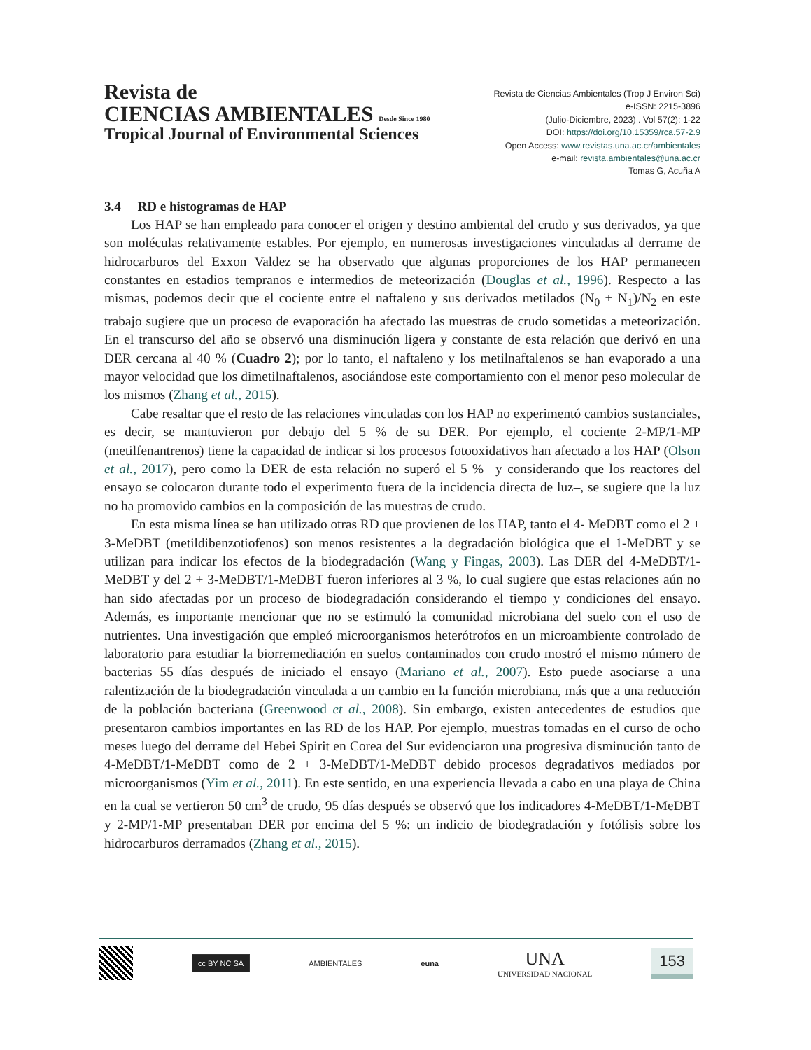Revista de
CIENCIAS AMBIENTALES Desde Since 1980
Tropical Journal of Environmental Sciences
Revista de Ciencias Ambientales (Trop J Environ Sci)
e-ISSN: 2215-3896
(Julio-Diciembre, 2023) . Vol 57(2): 1-22
DOI: https://doi.org/10.15359/rca.57-2.9
Open Access: www.revistas.una.ac.cr/ambientales
e-mail: revista.ambientales@una.ac.cr
Tomas G, Acuña A
3.4 RD e histogramas de HAP
Los HAP se han empleado para conocer el origen y destino ambiental del crudo y sus derivados, ya que son moléculas relativamente estables. Por ejemplo, en numerosas investigaciones vinculadas al derrame de hidrocarburos del Exxon Valdez se ha observado que algunas proporciones de los HAP permanecen constantes en estadios tempranos e intermedios de meteorización (Douglas et al., 1996). Respecto a las mismas, podemos decir que el cociente entre el naftaleno y sus derivados metilados (N<sub>0</sub> + N<sub>1</sub>)/N<sub>2</sub> en este trabajo sugiere que un proceso de evaporación ha afectado las muestras de crudo sometidas a meteorización. En el transcurso del año se observó una disminución ligera y constante de esta relación que derivó en una DER cercana al 40 % (Cuadro 2); por lo tanto, el naftaleno y los metilnaftalenos se han evaporado a una mayor velocidad que los dimetilnaftalenos, asociándose este comportamiento con el menor peso molecular de los mismos (Zhang et al., 2015).
Cabe resaltar que el resto de las relaciones vinculadas con los HAP no experimentó cambios sustanciales, es decir, se mantuvieron por debajo del 5 % de su DER. Por ejemplo, el cociente 2-MP/1-MP (metilfenantrenos) tiene la capacidad de indicar si los procesos fotooxidativos han afectado a los HAP (Olson et al., 2017), pero como la DER de esta relación no superó el 5 % –y considerando que los reactores del ensayo se colocaron durante todo el experimento fuera de la incidencia directa de luz–, se sugiere que la luz no ha promovido cambios en la composición de las muestras de crudo.
En esta misma línea se han utilizado otras RD que provienen de los HAP, tanto el 4- MeDBT como el 2 + 3-MeDBT (metildibenzotiofenos) son menos resistentes a la degradación biológica que el 1-MeDBT y se utilizan para indicar los efectos de la biodegradación (Wang y Fingas, 2003). Las DER del 4-MeDBT/1-MeDBT y del 2 + 3-MeDBT/1-MeDBT fueron inferiores al 3 %, lo cual sugiere que estas relaciones aún no han sido afectadas por un proceso de biodegradación considerando el tiempo y condiciones del ensayo. Además, es importante mencionar que no se estimuló la comunidad microbiana del suelo con el uso de nutrientes. Una investigación que empleó microorganismos heterótrofos en un microambiente controlado de laboratorio para estudiar la biorremediación en suelos contaminados con crudo mostró el mismo número de bacterias 55 días después de iniciado el ensayo (Mariano et al., 2007). Esto puede asociarse a una ralentización de la biodegradación vinculada a un cambio en la función microbiana, más que a una reducción de la población bacteriana (Greenwood et al., 2008). Sin embargo, existen antecedentes de estudios que presentaron cambios importantes en las RD de los HAP. Por ejemplo, muestras tomadas en el curso de ocho meses luego del derrame del Hebei Spirit en Corea del Sur evidenciaron una progresiva disminución tanto de 4-MeDBT/1-MeDBT como de 2 + 3-MeDBT/1-MeDBT debido procesos degradativos mediados por microorganismos (Yim et al., 2011). En este sentido, en una experiencia llevada a cabo en una playa de China en la cual se vertieron 50 cm<sup>3</sup> de crudo, 95 días después se observó que los indicadores 4-MeDBT/1-MeDBT y 2-MP/1-MP presentaban DER por encima del 5 %: un indicio de biodegradación y fotólisis sobre los hidrocarburos derramados (Zhang et al., 2015).
cc BY NC SA
AMBIENTALES euna
UNA
UNIVERSIDAD NACIONAL
153